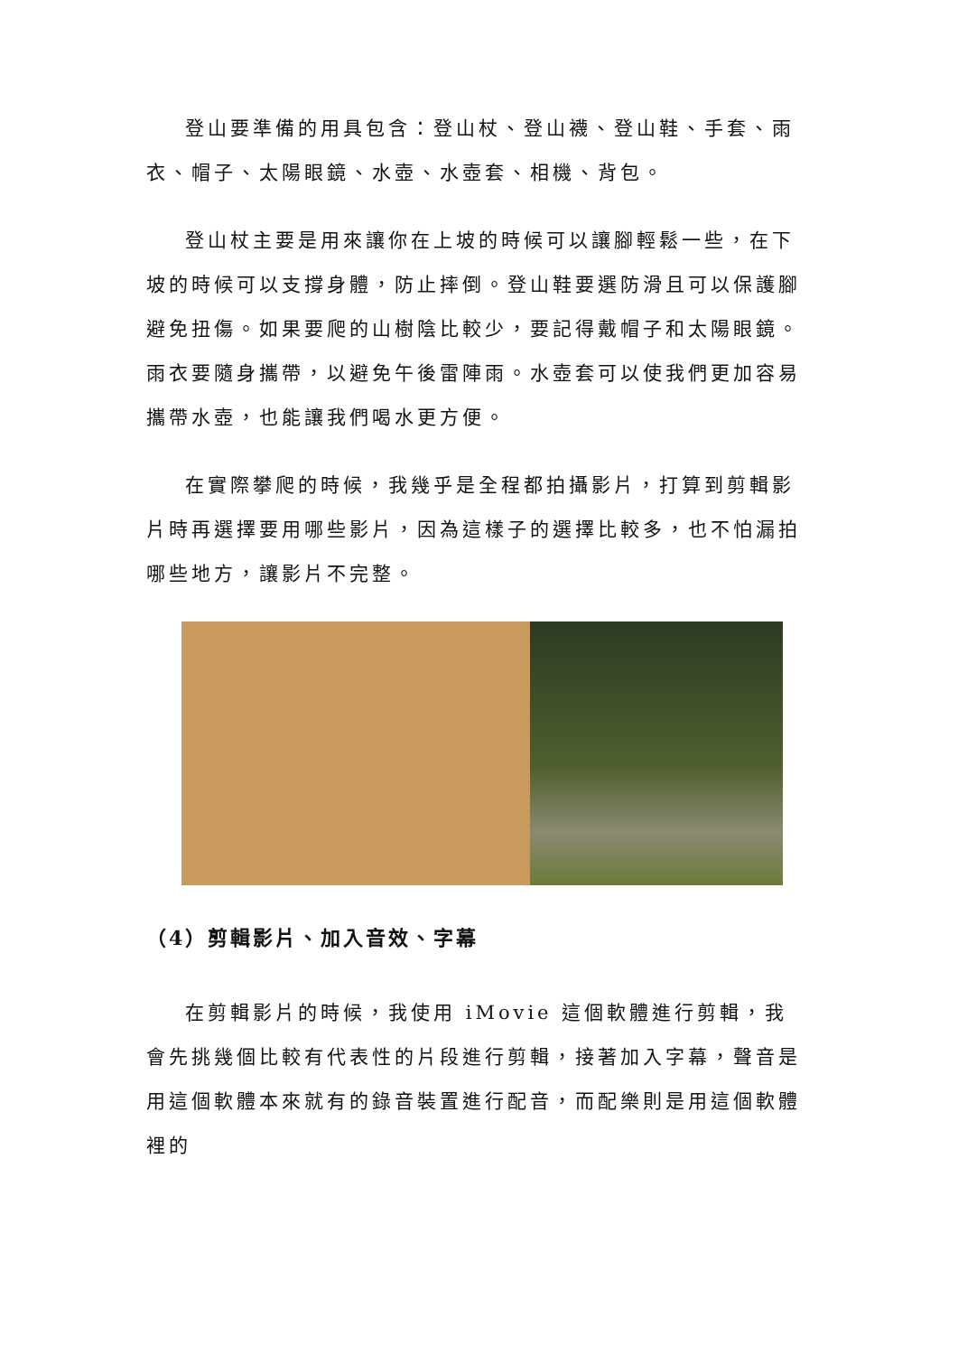登山要準備的用具包含：登山杖、登山襪、登山鞋、手套、雨衣、帽子、太陽眼鏡、水壺、水壺套、相機、背包。
登山杖主要是用來讓你在上坡的時候可以讓腳輕鬆一些，在下坡的時候可以支撐身體，防止摔倒。登山鞋要選防滑且可以保護腳避免扭傷。如果要爬的山樹陰比較少，要記得戴帽子和太陽眼鏡。雨衣要隨身攜帶，以避免午後雷陣雨。水壺套可以使我們更加容易攜帶水壺，也能讓我們喝水更方便。
在實際攀爬的時候，我幾乎是全程都拍攝影片，打算到剪輯影片時再選擇要用哪些影片，因為這樣子的選擇比較多，也不怕漏拍哪些地方，讓影片不完整。
（4）剪輯影片、加入音效、字幕
在剪輯影片的時候，我使用 iMovie 這個軟體進行剪輯，我會先挑幾個比較有代表性的片段進行剪輯，接著加入字幕，聲音是用這個軟體本來就有的錄音裝置進行配音，而配樂則是用這個軟體裡的